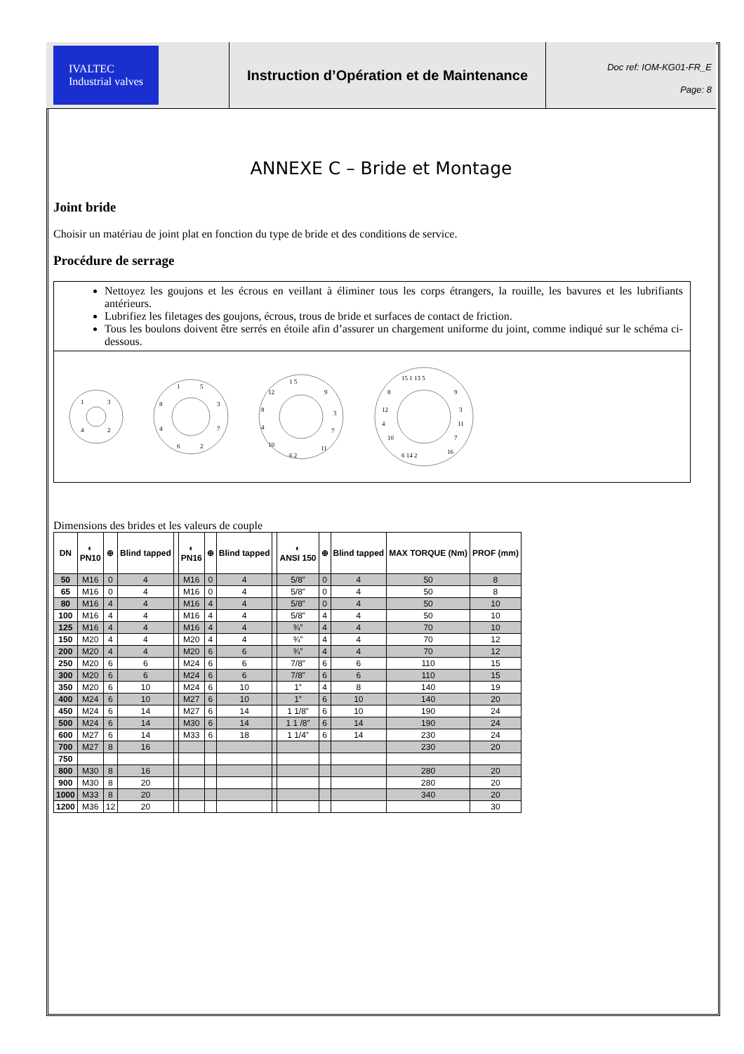IVALTEC
Industrial valves
Instruction d’Opération et de Maintenance
Doc ref: IOM-KG01-FR_E
Page: 8
ANNEXE C – Bride et Montage
Joint bride
Choisir un matériau de joint plat en fonction du type de bride et des conditions de service.
Procédure de serrage
Nettoyez les goujons et les écrous en veillant à éliminer tous les corps étrangers, la rouille, les bavures et les lubrifiants antérieurs.
Lubrifiez les filetages des goujons, écrous, trous de bride et surfaces de contact de friction.
Tous les boulons doivent être serrés en étoile afin d’assurer un chargement uniforme du joint, comme indiqué sur le schéma ci-dessous.
1
3
2
4
1
5
3
7
2
6
4
8
1 5
9
3
7
11
6 2
10
4
8
12
15 1 13 5
9
3
11
7
16
6 14 2
10
4
12
8
Dimensions des brides et les valeurs de couple
| DN | ◐ PN10 | ⊕ | Blind tapped | | ◐ PN16 | ⊕ | Blind tapped | | ◐ ANSI 150 | ⊕ | Blind tapped | MAX TORQUE (Nm) | PROF (mm) |
| --- | --- | --- | --- | --- | --- | --- | --- | --- | --- | --- | --- | --- | --- |
| 50 | M16 | 0 | 4 | | M16 | 0 | 4 | | 5/8” | 0 | 4 | 50 | 8 |
| 65 | M16 | 0 | 4 | | M16 | 0 | 4 | | 5/8” | 0 | 4 | 50 | 8 |
| 80 | M16 | 4 | 4 | | M16 | 4 | 4 | | 5/8” | 0 | 4 | 50 | 10 |
| 100 | M16 | 4 | 4 | | M16 | 4 | 4 | | 5/8” | 4 | 4 | 50 | 10 |
| 125 | M16 | 4 | 4 | | M16 | 4 | 4 | | ¾” | 4 | 4 | 70 | 10 |
| 150 | M20 | 4 | 4 | | M20 | 4 | 4 | | ¾” | 4 | 4 | 70 | 12 |
| 200 | M20 | 4 | 4 | | M20 | 6 | 6 | | ¾” | 4 | 4 | 70 | 12 |
| 250 | M20 | 6 | 6 | | M24 | 6 | 6 | | 7/8” | 6 | 6 | 110 | 15 |
| 300 | M20 | 6 | 6 | | M24 | 6 | 6 | | 7/8” | 6 | 6 | 110 | 15 |
| 350 | M20 | 6 | 10 | | M24 | 6 | 10 | | 1” | 4 | 8 | 140 | 19 |
| 400 | M24 | 6 | 10 | | M27 | 6 | 10 | | 1” | 6 | 10 | 140 | 20 |
| 450 | M24 | 6 | 14 | | M27 | 6 | 14 | | 1 1/8” | 6 | 10 | 190 | 24 |
| 500 | M24 | 6 | 14 | | M30 | 6 | 14 | | 1 1 /8” | 6 | 14 | 190 | 24 |
| 600 | M27 | 6 | 14 | | M33 | 6 | 18 | | 1 1/4” | 6 | 14 | 230 | 24 |
| 700 | M27 | 8 | 16 | | | | | | | | | 230 | 20 |
| 750 | | | | | | | | | | | | | |
| 800 | M30 | 8 | 16 | | | | | | | | | 280 | 20 |
| 900 | M30 | 8 | 20 | | | | | | | | | 280 | 20 |
| 1000 | M33 | 8 | 20 | | | | | | | | | 340 | 20 |
| 1200 | M36 | 12 | 20 | | | | | | | | | | 30 |